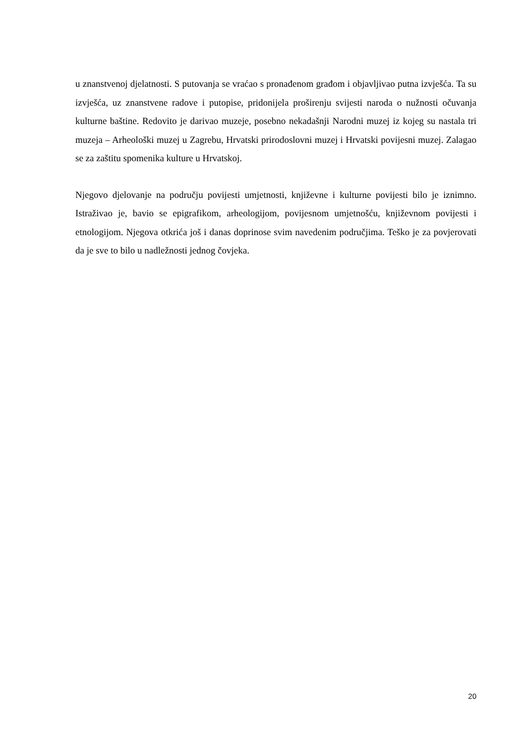u znanstvenoj djelatnosti. S putovanja se vraćao s pronađenom građom i objavljivao putna izvješća. Ta su izvješća, uz znanstvene radove i putopise, pridonijela proširenju svijesti naroda o nužnosti očuvanja kulturne baštine. Redovito je darivao muzeje, posebno nekadašnji Narodni muzej iz kojeg su nastala tri muzeja – Arheološki muzej u Zagrebu, Hrvatski prirodoslovni muzej i Hrvatski povijesni muzej. Zalagao se za zaštitu spomenika kulture u Hrvatskoj.
Njegovo djelovanje na području povijesti umjetnosti, književne i kulturne povijesti bilo je iznimno. Istraživao je, bavio se epigrafikom, arheologijom, povijesnom umjetnošću, književnom povijesti i etnologijom. Njegova otkrića još i danas doprinose svim navedenim područjima. Teško je za povjerovati da je sve to bilo u nadležnosti jednog čovjeka.
20